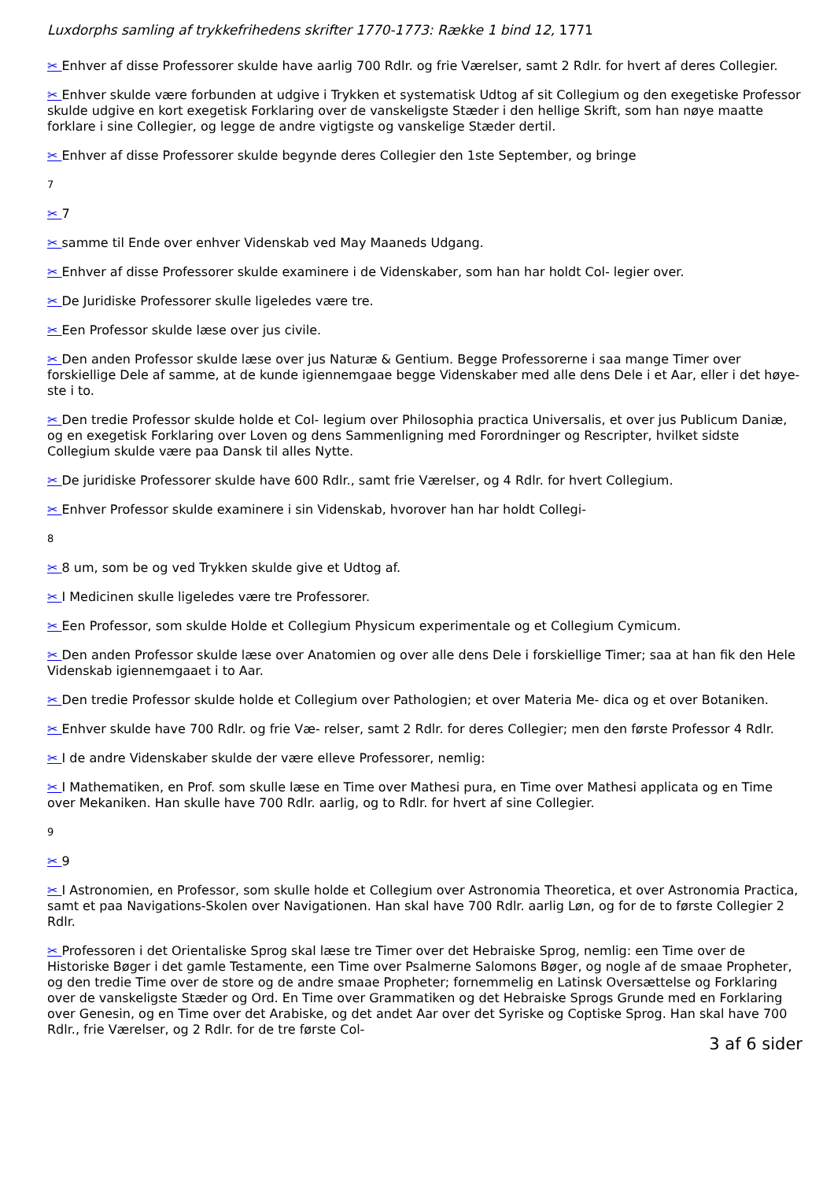Luxdorphs samling af trykkefrihedens skrifter 1770-1773: Række 1 bind 12, 1771
✂ Enhver af disse Professorer skulde have aarlig 700 Rdlr. og frie Værelser, samt 2 Rdlr. for hvert af deres Collegier.
✂ Enhver skulde være forbunden at udgive i Trykken et systematisk Udtog af sit Collegium og den exegetiske Professor skulde udgive en kort exegetisk Forklaring over de vanskeligste Stæder i den hellige Skrift, som han nøye maatte forklare i sine Collegier, og legge de andre vigtigste og vanskelige Stæder dertil.
✂ Enhver af disse Professorer skulde begynde deres Collegier den 1ste September, og bringe
7
✂ 7
✂ samme til Ende over enhver Videnskab ved May Maaneds Udgang.
✂ Enhver af disse Professorer skulde examinere i de Videnskaber, som han har holdt Col- legier over.
✂ De Juridiske Professorer skulle ligeledes være tre.
✂ Een Professor skulde læse over jus civile.
✂ Den anden Professor skulde læse over jus Naturæ & Gentium. Begge Professorerne i saa mange Timer over forskiellige Dele af samme, at de kunde igiennemgaae begge Videnskaber med alle dens Dele i et Aar, eller i det høye- ste i to.
✂ Den tredie Professor skulde holde et Col- legium over Philosophia practica Universalis, et over jus Publicum Daniæ, og en exegetisk Forklaring over Loven og dens Sammenligning med Forordninger og Rescripter, hvilket sidste Collegium skulde være paa Dansk til alles Nytte.
✂ De juridiske Professorer skulde have 600 Rdlr., samt frie Værelser, og 4 Rdlr. for hvert Collegium.
✂ Enhver Professor skulde examinere i sin Videnskab, hvorover han har holdt Collegi-
8
✂ 8 um, som be og ved Trykken skulde give et Udtog af.
✂ I Medicinen skulle ligeledes være tre Professorer.
✂ Een Professor, som skulde Holde et Collegium Physicum experimentale og et Collegium Cymicum.
✂ Den anden Professor skulde læse over Anatomien og over alle dens Dele i forskiellige Timer; saa at han fik den Hele Videnskab igiennemgaaet i to Aar.
✂ Den tredie Professor skulde holde et Collegium over Pathologien; et over Materia Me- dica og et over Botaniken.
✂ Enhver skulde have 700 Rdlr. og frie Væ- relser, samt 2 Rdlr. for deres Collegier; men den første Professor 4 Rdlr.
✂ I de andre Videnskaber skulde der være elleve Professorer, nemlig:
✂ I Mathematiken, en Prof. som skulle læse en Time over Mathesi pura, en Time over Mathesi applicata og en Time over Mekaniken. Han skulle have 700 Rdlr. aarlig, og to Rdlr. for hvert af sine Collegier.
9
✂ 9
✂ I Astronomien, en Professor, som skulle holde et Collegium over Astronomia Theoretica, et over Astronomia Practica, samt et paa Navigations-Skolen over Navigationen. Han skal have 700 Rdlr. aarlig Løn, og for de to første Collegier 2 Rdlr.
✂ Professoren i det Orientaliske Sprog skal læse tre Timer over det Hebraiske Sprog, nemlig: een Time over de Historiske Bøger i det gamle Testamente, een Time over Psalmerne Salomons Bøger, og nogle af de smaae Propheter, og den tredie Time over de store og de andre smaae Propheter; fornemmelig en Latinsk Oversættelse og Forklaring over de vanskeligste Stæder og Ord. En Time over Grammatiken og det Hebraiske Sprogs Grunde med en Forklaring over Genesin, og en Time over det Arabiske, og det andet Aar over det Syriske og Coptiske Sprog. Han skal have 700 Rdlr., frie Værelser, og 2 Rdlr. for de tre første Col-
3 af 6 sider